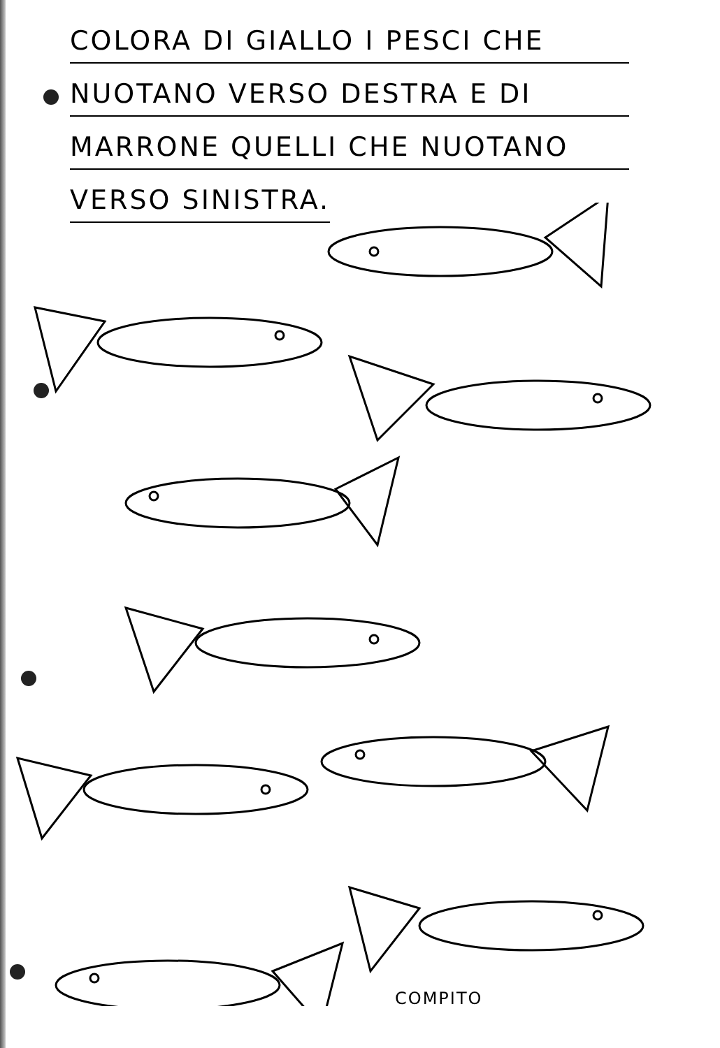COLORA DI GIALLO I PESCI CHE
NUOTANO VERSO DESTRA E DI
MARRONE QUELLI CHE NUOTANO
VERSO SINISTRA.
COMPITO